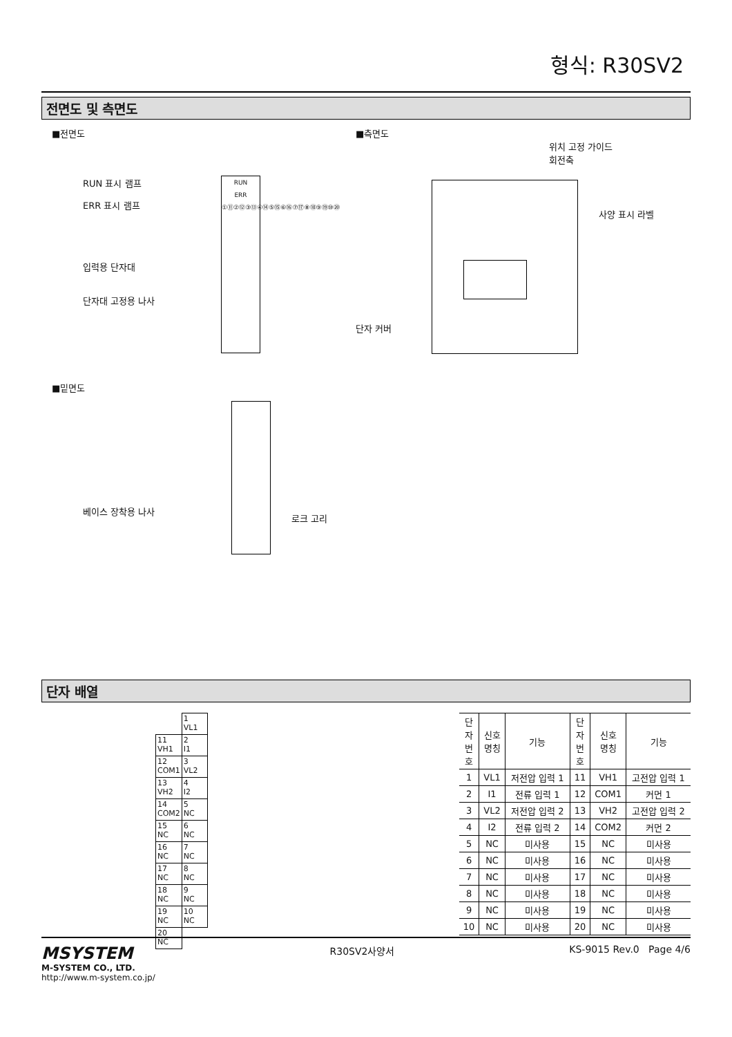형식: R30SV2
전면도 및 측면도
■전면도
RUN 표시 램프
ERR 표시 램프
입력용 단자대
단자대 고정용 나사
RUN
ERR
①⑪②⑫③⑬④⑭⑤⑮⑥⑯⑦⑰⑧⑱⑨⑲⑩⑳
■밑면도
베이스 장착용 나사
로크 고리
■측면도
위치 고정 가이드
회전축
단자 커버
사양 표시 라벨
단자 배열
| | 1 VL1 |
| 11 VH1 | 2 I1 |
| 12 COM1 | 3 VL2 |
| 13 VH2 | 4 I2 |
| 14 COM2 | 5 NC |
| 15 NC | 6 NC |
| 16 NC | 7 NC |
| 17 NC | 8 NC |
| 18 NC | 9 NC |
| 19 NC | 10 NC |
| 20 NC | |
| 단자 번호 | 신호 명칭 | 기능 | 단자 번호 | 신호 명칭 | 기능 |
| --- | --- | --- | --- | --- | --- |
| 1 | VL1 | 저전압 입력 1 | 11 | VH1 | 고전압 입력 1 |
| 2 | I1 | 전류 입력 1 | 12 | COM1 | 커먼 1 |
| 3 | VL2 | 저전압 입력 2 | 13 | VH2 | 고전압 입력 2 |
| 4 | I2 | 전류 입력 2 | 14 | COM2 | 커먼 2 |
| 5 | NC | 미사용 | 15 | NC | 미사용 |
| 6 | NC | 미사용 | 16 | NC | 미사용 |
| 7 | NC | 미사용 | 17 | NC | 미사용 |
| 8 | NC | 미사용 | 18 | NC | 미사용 |
| 9 | NC | 미사용 | 19 | NC | 미사용 |
| 10 | NC | 미사용 | 20 | NC | 미사용 |
MSYSTEM
M-SYSTEM CO., LTD.
http://www.m-system.co.jp/
R30SV2사양서 KS-9015 Rev.0 Page 4/6